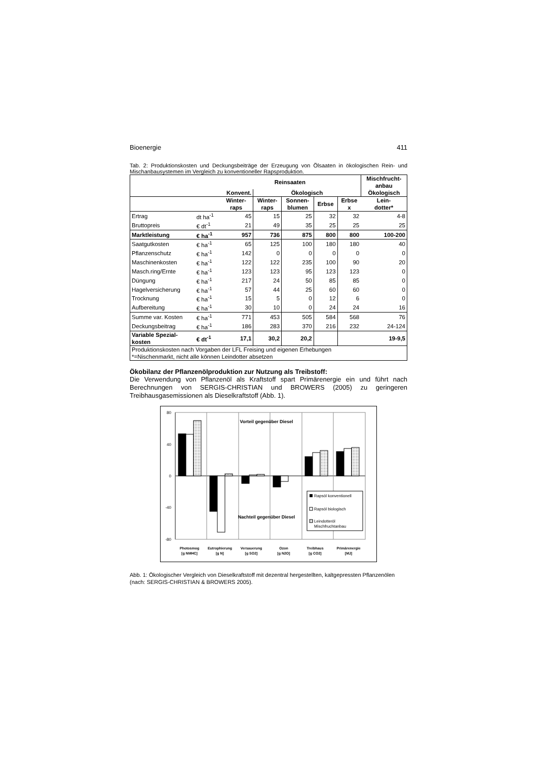Bioenergie 411
Tab. 2: Produktionskosten und Deckungsbeiträge der Erzeugung von Ölsaaten in ökologischen Rein- und Mischanbausystemen im Vergleich zu konventioneller Rapsproduktion.
| | | Reinsaaten | | | | | Mischfrucht- anbau |
| --- | --- | --- | --- | --- | --- | --- | --- |
| | | Konvent. | Ökologisch | | | | Ökologisch |
| | | Winter- raps | Winter- raps | Sonnen- blumen | Erbse | Erbse x | Lein- dotter* |
| Ertrag | dt ha<sup>-1</sup> | 45 | 15 | 25 | 32 | 32 | 4-8 |
| Bruttopreis | € dt<sup>-1</sup> | 21 | 49 | 35 | 25 | 25 | 25 |
| Marktleistung | € ha<sup>-1</sup> | 957 | 736 | 875 | 800 | 800 | 100-200 |
| Saatgutkosten | € ha<sup>-1</sup> | 65 | 125 | 100 | 180 | 180 | 40 |
| Pflanzenschutz | € ha<sup>-1</sup> | 142 | 0 | 0 | 0 | 0 | 0 |
| Maschinenkosten | € ha<sup>-1</sup> | 122 | 122 | 235 | 100 | 90 | 20 |
| Masch.ring/Ernte | € ha<sup>-1</sup> | 123 | 123 | 95 | 123 | 123 | 0 |
| Düngung | € ha<sup>-1</sup> | 217 | 24 | 50 | 85 | 85 | 0 |
| Hagelversicherung | € ha<sup>-1</sup> | 57 | 44 | 25 | 60 | 60 | 0 |
| Trocknung | € ha<sup>-1</sup> | 15 | 5 | 0 | 12 | 6 | 0 |
| Aufbereitung | € ha<sup>-1</sup> | 30 | 10 | 0 | 24 | 24 | 16 |
| Summe var. Kosten | € ha<sup>-1</sup> | 771 | 453 | 505 | 584 | 568 | 76 |
| Deckungsbeitrag | € ha<sup>-1</sup> | 186 | 283 | 370 | 216 | 232 | 24-124 |
| Variable Spezial- kosten | € dt<sup>-1</sup> | 17,1 | 30,2 | 20,2 | | | 19-9,5 |
| Produktionskosten nach Vorgaben der LFL Freising und eigenen Erhebungen *=Nischenmarkt, nicht alle können Leindotter absetzen | | | | | | | |
Ökobilanz der Pflanzenölproduktion zur Nutzung als Treibstoff:
Die Verwendung von Pflanzenöl als Kraftstoff spart Primärenergie ein und führt nach Berechnungen von SERGIS-CHRISTIAN und BROWERS (2005) zu geringeren Treibhausgasemissionen als Dieselkraftstoff (Abb. 1).
80
40
0
-40
-80
Vorteil gegenüber Diesel
Nachteil gegenüber Diesel
Rapsöl konventionell
Rapsöl biologisch
Leindotteröl
Mischfruchtanbau
Photosmog
[g NMHC]
Eutrophierung
[g N]
Versauerung
[g SO2]
Ozon
[g N2O]
Treibhaus
[g CO2]
Primärenergie
[MJ]
Abb. 1: Ökologischer Vergleich von Dieselkraftstoff mit dezentral hergestellten, kaltgepressten Pflanzenölen (nach: SERGIS-CHRISTIAN & BROWERS 2005).